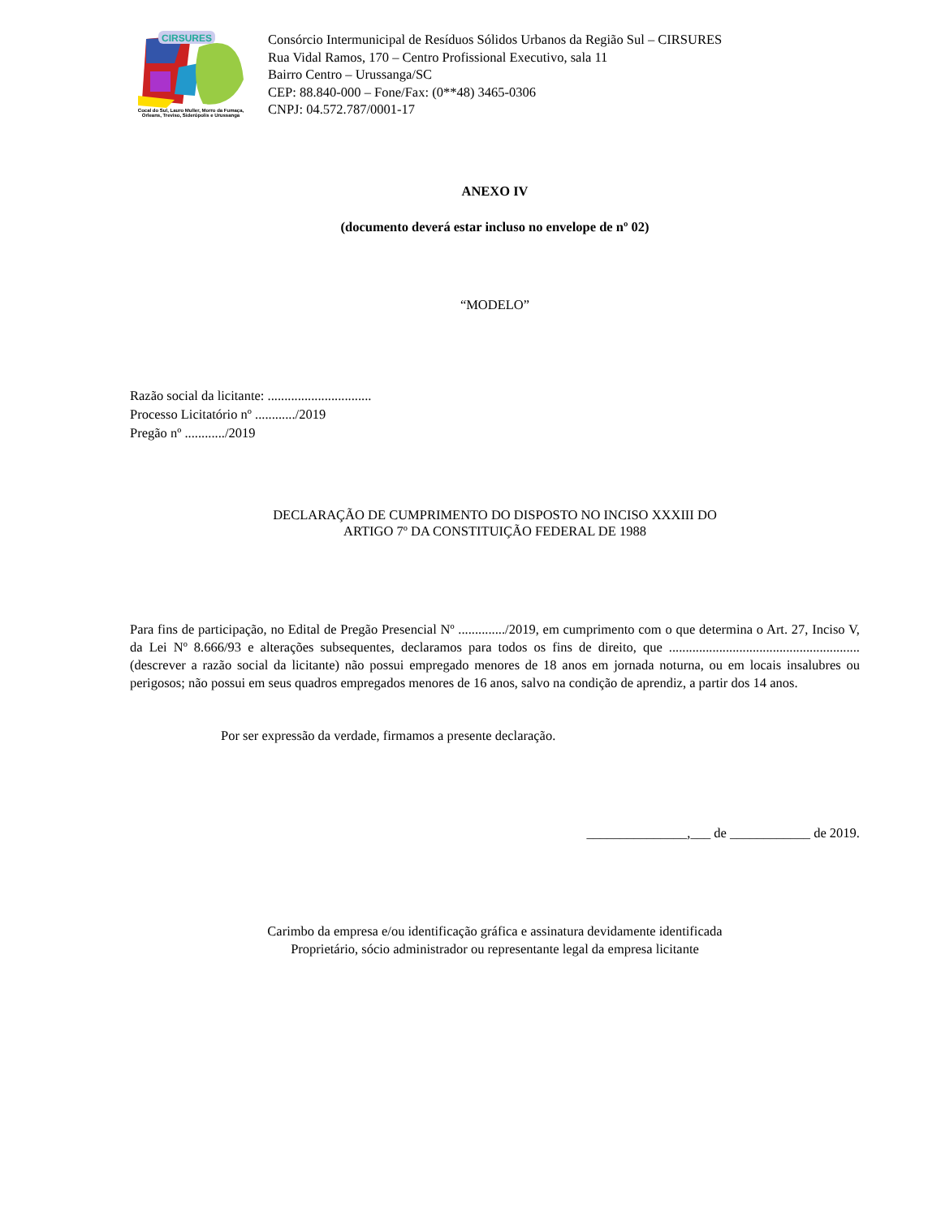CIRSURES
Cocal do Sul, Lauro Muller, Morro da Fumaça,
Orleans, Treviso, Siderópolis e Urussanga
Consórcio Intermunicipal de Resíduos Sólidos Urbanos da Região Sul – CIRSURES
Rua Vidal Ramos, 170 – Centro Profissional Executivo, sala 11
Bairro Centro – Urussanga/SC
CEP: 88.840-000 – Fone/Fax: (0**48) 3465-0306
CNPJ: 04.572.787/0001-17
ANEXO IV
(documento deverá estar incluso no envelope de nº 02)
“MODELO”
Razão social da licitante: ...............................
Processo Licitatório nº ............/2019
Pregão nº ............/2019
DECLARAÇÃO DE CUMPRIMENTO DO DISPOSTO NO INCISO XXXIII DO
ARTIGO 7º DA CONSTITUIÇÃO FEDERAL DE 1988
Para fins de participação, no Edital de Pregão Presencial Nº ............../2019, em cumprimento com o que determina o Art. 27, Inciso V, da Lei Nº 8.666/93 e alterações subsequentes, declaramos para todos os fins de direito, que ......................................................... (descrever a razão social da licitante) não possui empregado menores de 18 anos em jornada noturna, ou em locais insalubres ou perigosos; não possui em seus quadros empregados menores de 16 anos, salvo na condição de aprendiz, a partir dos 14 anos.
Por ser expressão da verdade, firmamos a presente declaração.
_______________,___ de ____________ de 2019.
Carimbo da empresa e/ou identificação gráfica e assinatura devidamente identificada
Proprietário, sócio administrador ou representante legal da empresa licitante